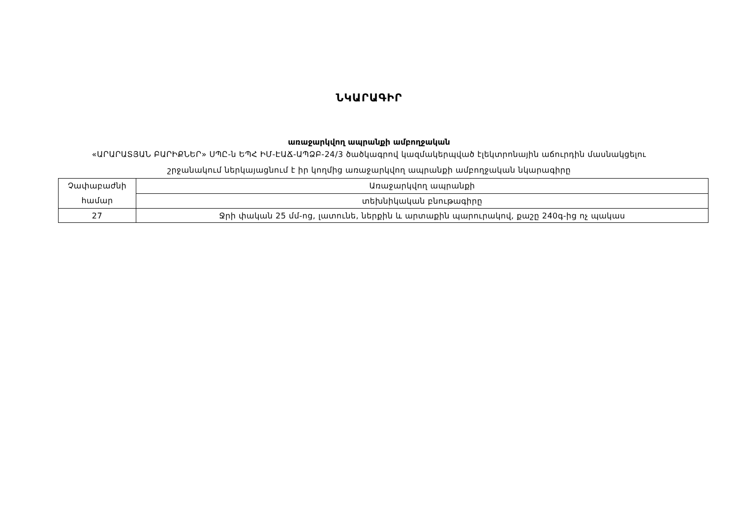ՆԿԱՐԱԳԻՐ
առաջարկվող ապրանքի ամբողջական
«ԱՐԱՐԱՏՅԱՆ ԲԱՐԻՔՆԵՐ» ՍՊԸ-ն ԵՊՀ ԻՄ-ԷԱՃ-ԱՊՁԲ-24/3 ծածկագրով կազմակերպված էլեկտրոնային աճուրդին մասնակցելու
շրջանակում ներկայացնում է իր կողմից առաջարկվող ապրանքի ամբողջական նկարագիրը
| Չափաբաժնի համար | Առաջարկվող ապրանքի |
| | տեխնիկական բնութագիրը |
| 27 | Ջրի փական 25 մմ-ոց, լատունե, ներքին և արտաքին պարուրակով, քաշը 240գ-ից ոչ պակաս |